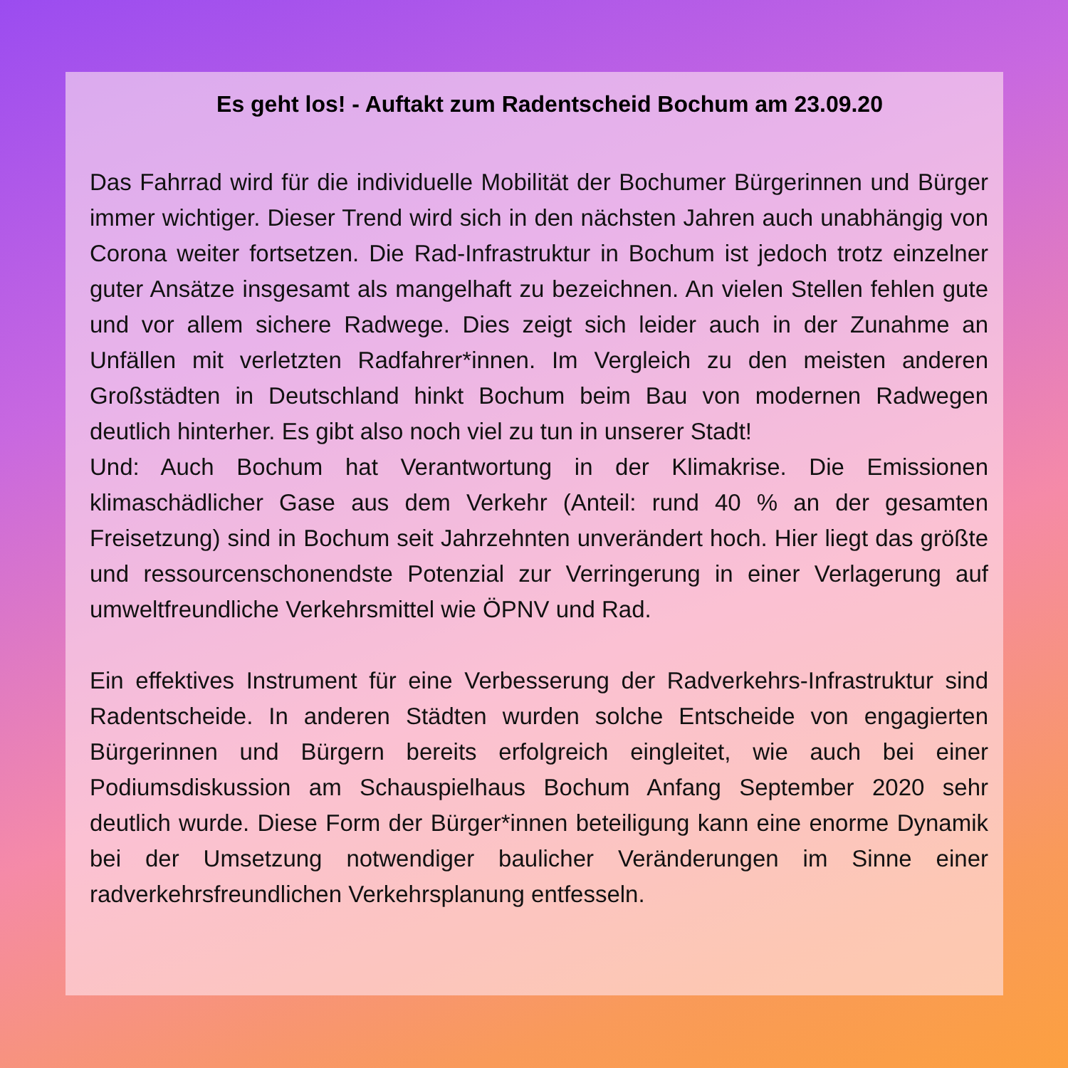Es geht los! - Auftakt zum Radentscheid Bochum am 23.09.20
Das Fahrrad wird für die individuelle Mobilität der Bochumer Bürgerinnen und Bürger immer wichtiger. Dieser Trend wird sich in den nächsten Jahren auch unabhängig von Corona weiter fortsetzen. Die Rad-Infrastruktur in Bochum ist jedoch trotz einzelner guter Ansätze insgesamt als mangelhaft zu bezeichnen. An vielen Stellen fehlen gute und vor allem sichere Radwege. Dies zeigt sich leider auch in der Zunahme an Unfällen mit verletzten Radfahrer*innen. Im Vergleich zu den meisten anderen Großstädten in Deutschland hinkt Bochum beim Bau von modernen Radwegen deutlich hinterher. Es gibt also noch viel zu tun in unserer Stadt!
Und: Auch Bochum hat Verantwortung in der Klimakrise. Die Emissionen klimaschädlicher Gase aus dem Verkehr (Anteil: rund 40 % an der gesamten Freisetzung) sind in Bochum seit Jahrzehnten unverändert hoch. Hier liegt das größte und ressourcenschonendste Potenzial zur Verringerung in einer Verlagerung auf umweltfreundliche Verkehrsmittel wie ÖPNV und Rad.
Ein effektives Instrument für eine Verbesserung der Radverkehrs-Infrastruktur sind Radentscheide. In anderen Städten wurden solche Entscheide von engagierten Bürgerinnen und Bürgern bereits erfolgreich eingleitet, wie auch bei einer Podiumsdiskussion am Schauspielhaus Bochum Anfang September 2020 sehr deutlich wurde. Diese Form der Bürger*innen beteiligung kann eine enorme Dynamik bei der Umsetzung notwendiger baulicher Veränderungen im Sinne einer radverkehrsfreundlichen Verkehrsplanung entfesseln.